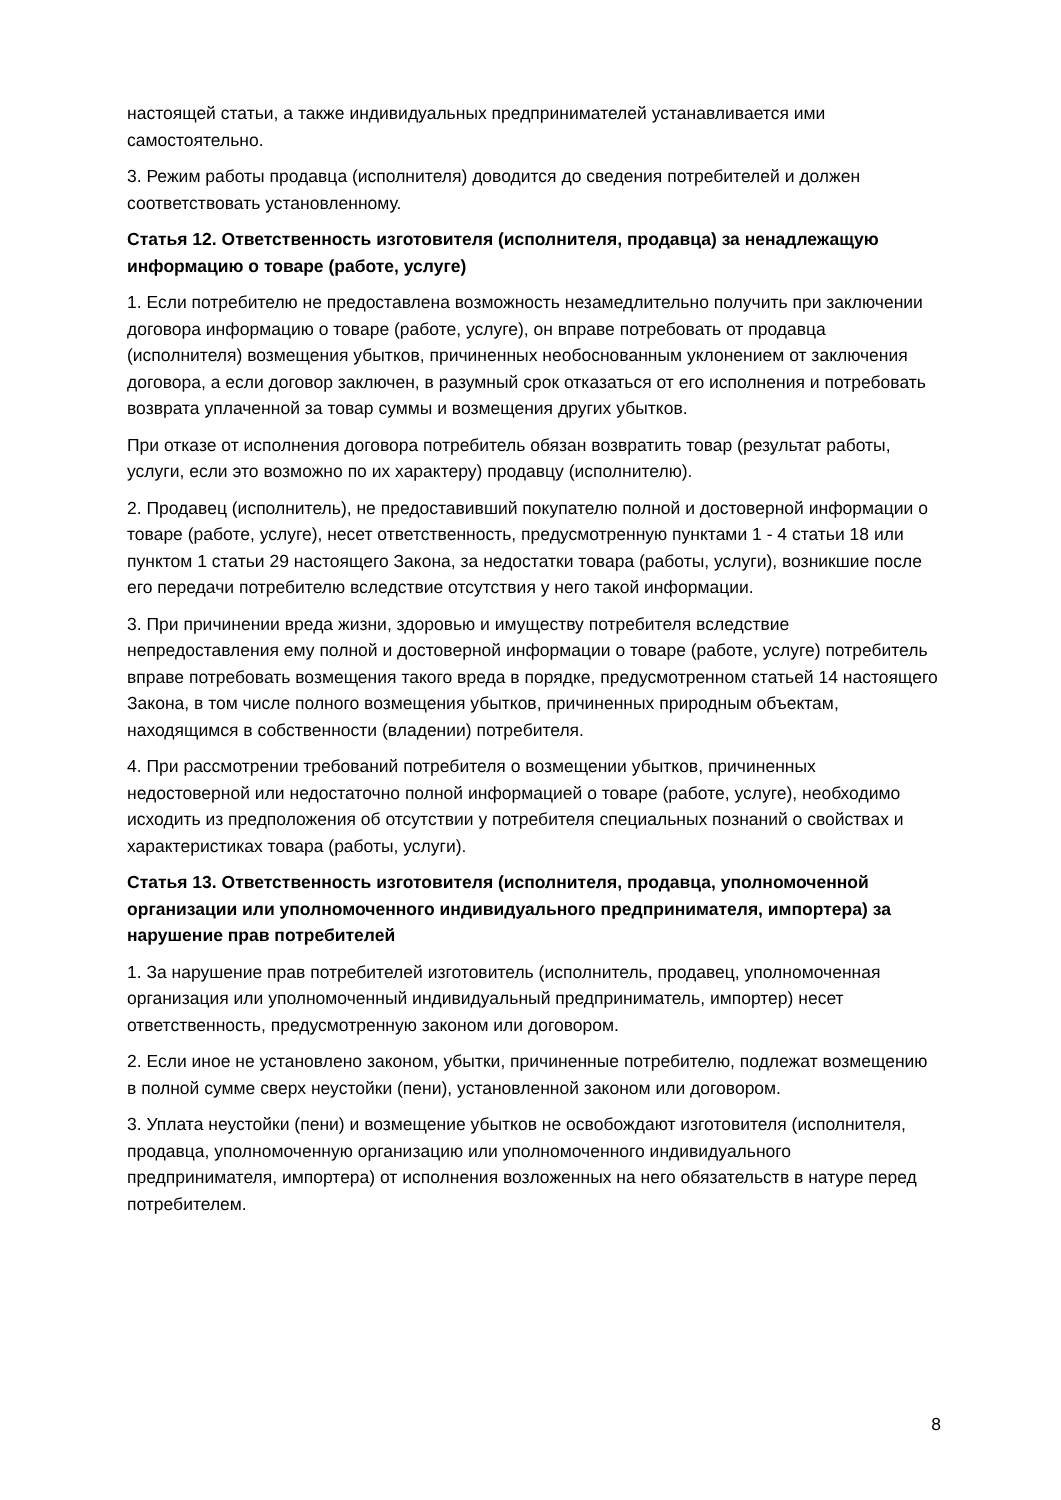настоящей статьи, а также индивидуальных предпринимателей устанавливается ими самостоятельно.
3. Режим работы продавца (исполнителя) доводится до сведения потребителей и должен соответствовать установленному.
Статья 12. Ответственность изготовителя (исполнителя, продавца) за ненадлежащую информацию о товаре (работе, услуге)
1. Если потребителю не предоставлена возможность незамедлительно получить при заключении договора информацию о товаре (работе, услуге), он вправе потребовать от продавца (исполнителя) возмещения убытков, причиненных необоснованным уклонением от заключения договора, а если договор заключен, в разумный срок отказаться от его исполнения и потребовать возврата уплаченной за товар суммы и возмещения других убытков.
При отказе от исполнения договора потребитель обязан возвратить товар (результат работы, услуги, если это возможно по их характеру) продавцу (исполнителю).
2. Продавец (исполнитель), не предоставивший покупателю полной и достоверной информации о товаре (работе, услуге), несет ответственность, предусмотренную пунктами 1 - 4 статьи 18 или пунктом 1 статьи 29 настоящего Закона, за недостатки товара (работы, услуги), возникшие после его передачи потребителю вследствие отсутствия у него такой информации.
3. При причинении вреда жизни, здоровью и имуществу потребителя вследствие непредоставления ему полной и достоверной информации о товаре (работе, услуге) потребитель вправе потребовать возмещения такого вреда в порядке, предусмотренном статьей 14 настоящего Закона, в том числе полного возмещения убытков, причиненных природным объектам, находящимся в собственности (владении) потребителя.
4. При рассмотрении требований потребителя о возмещении убытков, причиненных недостоверной или недостаточно полной информацией о товаре (работе, услуге), необходимо исходить из предположения об отсутствии у потребителя специальных познаний о свойствах и характеристиках товара (работы, услуги).
Статья 13. Ответственность изготовителя (исполнителя, продавца, уполномоченной организации или уполномоченного индивидуального предпринимателя, импортера) за нарушение прав потребителей
1. За нарушение прав потребителей изготовитель (исполнитель, продавец, уполномоченная организация или уполномоченный индивидуальный предприниматель, импортер) несет ответственность, предусмотренную законом или договором.
2. Если иное не установлено законом, убытки, причиненные потребителю, подлежат возмещению в полной сумме сверх неустойки (пени), установленной законом или договором.
3. Уплата неустойки (пени) и возмещение убытков не освобождают изготовителя (исполнителя, продавца, уполномоченную организацию или уполномоченного индивидуального предпринимателя, импортера) от исполнения возложенных на него обязательств в натуре перед потребителем.
8